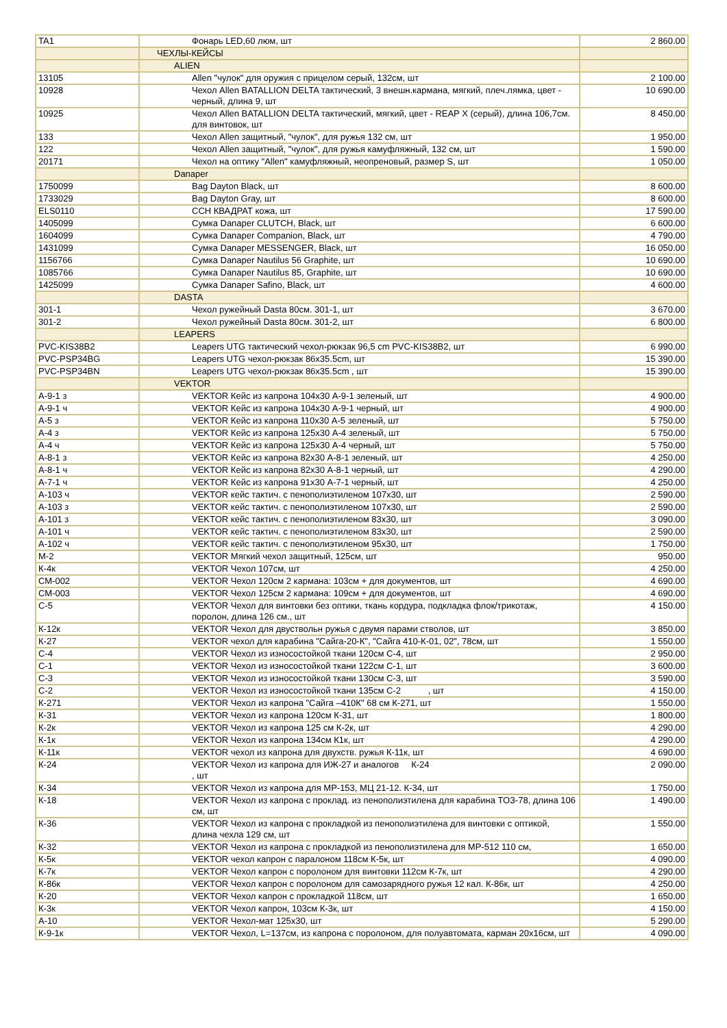| TA1 | Фонарь LED,60 люм, шт | 2 860.00 |
| | ЧЕХЛЫ-КЕЙСЫ | |
| | ALIEN | |
| 13105 | Allen "чулок" для оружия с прицелом серый, 132см, шт | 2 100.00 |
| 10928 | Чехол Allen BATALLION DELTA тактический, 3 внешн.кармана, мягкий, плеч.лямка, цвет - черный, длина 9, шт | 10 690.00 |
| 10925 | Чехол Allen BATALLION DELTA тактический, мягкий, цвет - REAP X (серый), длина 106,7см. для винтовок, шт | 8 450.00 |
| 133 | Чехол Allen защитный, "чулок", для ружья 132 см, шт | 1 950.00 |
| 122 | Чехол Allen защитный, "чулок", для ружья камуфляжный, 132 см, шт | 1 590.00 |
| 20171 | Чехол на оптику "Allen" камуфляжный, неопреновый, размер S, шт | 1 050.00 |
| | Danaper | |
| 1750099 | Bag Dayton Black, шт | 8 600.00 |
| 1733029 | Bag Dayton Gray, шт | 8 600.00 |
| ELS0110 | ССН КВАДРАТ кожа, шт | 17 590.00 |
| 1405099 | Сумка Danaper CLUTCH, Black, шт | 6 600.00 |
| 1604099 | Сумка Danaper Companion, Black, шт | 4 790.00 |
| 1431099 | Сумка Danaper MESSENGER, Black, шт | 16 050.00 |
| 1156766 | Сумка Danaper Nautilus 56 Graphite, шт | 10 690.00 |
| 1085766 | Сумка Danaper Nautilus 85, Graphite, шт | 10 690.00 |
| 1425099 | Сумка Danaper Safino, Black, шт | 4 600.00 |
| | DASTA | |
| 301-1 | Чехол ружейный Dasta 80см. 301-1, шт | 3 670.00 |
| 301-2 | Чехол ружейный Dasta 80см. 301-2, шт | 6 800.00 |
| | LEAPERS | |
| PVC-KIS38B2 | Leapers UTG тактический чехол-рюкзак 96,5 cm PVC-KIS38B2, шт | 6 990.00 |
| PVC-PSP34BG | Leapers UTG чехол-рюкзак 86x35.5cm, шт | 15 390.00 |
| PVC-PSP34BN | Leapers UTG чехол-рюкзак 86x35.5cm , шт | 15 390.00 |
| | VEKTOR | |
| А-9-1 з | VEKTOR Кейс из капрона 104х30 А-9-1 зеленый, шт | 4 900.00 |
| А-9-1 ч | VEKTOR Кейс из капрона 104х30 А-9-1 черный, шт | 4 900.00 |
| А-5 з | VEKTOR Кейс из капрона 110х30 А-5 зеленый, шт | 5 750.00 |
| А-4 з | VEKTOR Кейс из капрона 125х30 А-4 зеленый, шт | 5 750.00 |
| А-4 ч | VEKTOR Кейс из капрона 125х30 А-4 черный, шт | 5 750.00 |
| А-8-1 з | VEKTOR Кейс из капрона 82х30 А-8-1 зеленый, шт | 4 250.00 |
| А-8-1 ч | VEKTOR Кейс из капрона 82х30 А-8-1 черный, шт | 4 290.00 |
| А-7-1 ч | VEKTOR Кейс из капрона 91х30 А-7-1 черный, шт | 4 250.00 |
| А-103 ч | VEKTOR кейс тактич. с пенополиэтиленом 107х30, шт | 2 590.00 |
| А-103 з | VEKTOR кейс тактич. с пенополиэтиленом 107х30, шт | 2 590.00 |
| А-101 з | VEKTOR кейс тактич. с пенополиэтиленом 83х30, шт | 3 090.00 |
| А-101 ч | VEKTOR кейс тактич. с пенополиэтиленом 83х30, шт | 2 590.00 |
| А-102 ч | VEKTOR кейс тактич. с пенополиэтиленом 95х30, шт | 1 750.00 |
| М-2 | VEKTOR Мягкий чехол защитный, 125см, шт | 950.00 |
| К-4к | VEKTOR Чехол 107см, шт | 4 250.00 |
| СМ-002 | VEKTOR Чехол 120см 2 кармана: 103см + для документов, шт | 4 690.00 |
| СМ-003 | VEKTOR Чехол 125см 2 кармана: 109см + для документов, шт | 4 690.00 |
| С-5 | VEKTOR Чехол для винтовки без оптики, ткань кордура, подкладка флок/трикотаж, поролон, длина 126 см., шт | 4 150.00 |
| К-12к | VEKTOR Чехол для двуствольн ружья с двумя парами стволов, шт | 3 850.00 |
| К-27 | VEKTOR чехол для карабина "Сайга-20-К", "Сайга 410-К-01, 02", 78см, шт | 1 550.00 |
| С-4 | VEKTOR Чехол из износостойкой ткани 120см С-4, шт | 2 950.00 |
| С-1 | VEKTOR Чехол из износостойкой ткани 122см С-1, шт | 3 600.00 |
| С-3 | VEKTOR Чехол из износостойкой ткани 130см С-3, шт | 3 590.00 |
| С-2 | VEKTOR Чехол из износостойкой ткани 135см С-2 , шт | 4 150.00 |
| К-271 | VEKTOR Чехол из капрона "Сайга –410К" 68 см К-271, шт | 1 550.00 |
| К-31 | VEKTOR Чехол из капрона 120см К-31, шт | 1 800.00 |
| К-2к | VEKTOR Чехол из капрона 125 см К-2к, шт | 4 290.00 |
| К-1к | VEKTOR Чехол из капрона 134см К1к, шт | 4 290.00 |
| К-11к | VEKTOR чехол из капрона для двухств. ружья К-11к, шт | 4 690.00 |
| К-24 | VEKTOR Чехол из капрона для ИЖ-27 и аналогов К-24 , шт | 2 090.00 |
| К-34 | VEKTOR Чехол из капрона для МР-153, МЦ 21-12. К-34, шт | 1 750.00 |
| К-18 | VEKTOR Чехол из капрона с проклад. из пенополиэтилена для карабина ТОЗ-78, длина 106 см, шт | 1 490.00 |
| К-36 | VEKTOR Чехол из капрона с прокладкой из пенополиэтилена для винтовки с оптикой, длина чехла 129 см, шт | 1 550.00 |
| К-32 | VEKTOR Чехол из капрона с прокладкой из пенополиэтилена для МР-512 110 см, | 1 650.00 |
| К-5к | VEKTOR чехол капрон с паралоном 118см К-5к, шт | 4 090.00 |
| К-7к | VEKTOR Чехол капрон с поролоном для винтовки 112см К-7к, шт | 4 290.00 |
| К-86к | VEKTOR Чехол капрон с поролоном для самозарядного ружья 12 кал. К-86к, шт | 4 250.00 |
| К-20 | VEKTOR Чехол капрон с прокладкой 118см, шт | 1 650.00 |
| К-3к | VEKTOR Чехол капрон, 103см К-3к, шт | 4 150.00 |
| А-10 | VEKTOR Чехол-мат 125х30, шт | 5 290.00 |
| К-9-1к | VEKTOR Чехол, L=137см, из капрона с поролоном, для полуавтомата, карман 20х16см, шт | 4 090.00 |